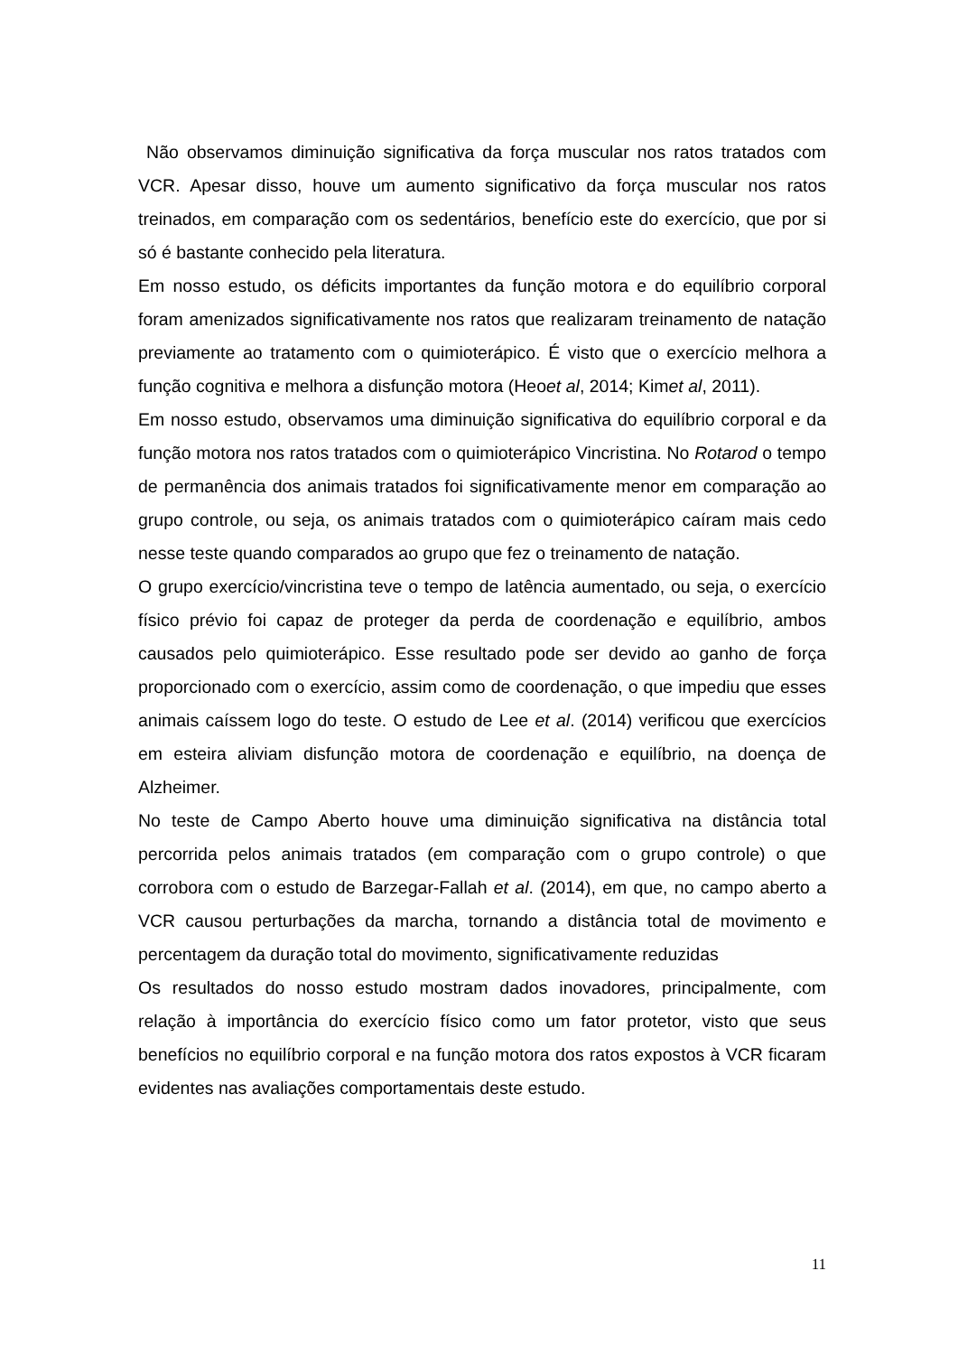Não observamos diminuição significativa da força muscular nos ratos tratados com VCR. Apesar disso, houve um aumento significativo da força muscular nos ratos treinados, em comparação com os sedentários, benefício este do exercício, que por si só é bastante conhecido pela literatura.
Em nosso estudo, os déficits importantes da função motora e do equilíbrio corporal foram amenizados significativamente nos ratos que realizaram treinamento de natação previamente ao tratamento com o quimioterápico. É visto que o exercício melhora a função cognitiva e melhora a disfunção motora (Heoet al, 2014; Kimet al, 2011).
Em nosso estudo, observamos uma diminuição significativa do equilíbrio corporal e da função motora nos ratos tratados com o quimioterápico Vincristina. No Rotarod o tempo de permanência dos animais tratados foi significativamente menor em comparação ao grupo controle, ou seja, os animais tratados com o quimioterápico caíram mais cedo nesse teste quando comparados ao grupo que fez o treinamento de natação.
O grupo exercício/vincristina teve o tempo de latência aumentado, ou seja, o exercício físico prévio foi capaz de proteger da perda de coordenação e equilíbrio, ambos causados pelo quimioterápico. Esse resultado pode ser devido ao ganho de força proporcionado com o exercício, assim como de coordenação, o que impediu que esses animais caíssem logo do teste. O estudo de Lee et al. (2014) verificou que exercícios em esteira aliviam disfunção motora de coordenação e equilíbrio, na doença de Alzheimer.
No teste de Campo Aberto houve uma diminuição significativa na distância total percorrida pelos animais tratados (em comparação com o grupo controle) o que corrobora com o estudo de Barzegar-Fallah et al. (2014), em que, no campo aberto a VCR causou perturbações da marcha, tornando a distância total de movimento e percentagem da duração total do movimento, significativamente reduzidas
Os resultados do nosso estudo mostram dados inovadores, principalmente, com relação à importância do exercício físico como um fator protetor, visto que seus benefícios no equilíbrio corporal e na função motora dos ratos expostos à VCR ficaram evidentes nas avaliações comportamentais deste estudo.
11